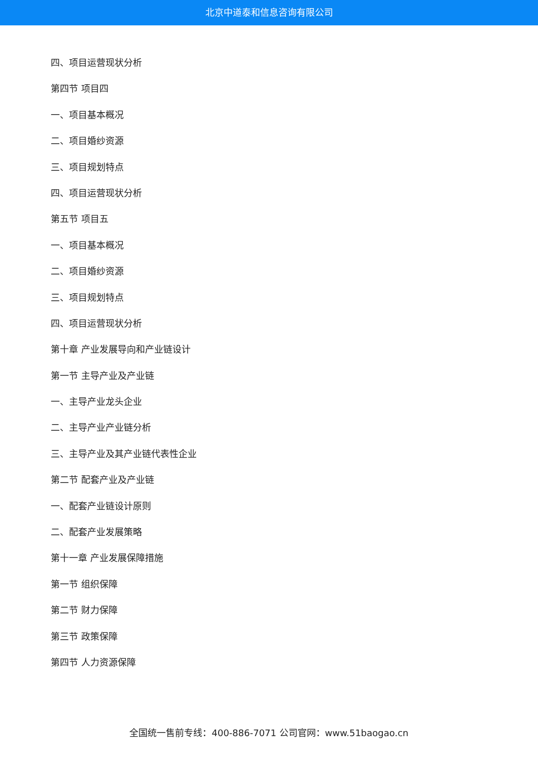北京中道泰和信息咨询有限公司
四、项目运营现状分析
第四节 项目四
一、项目基本概况
二、项目婚纱资源
三、项目规划特点
四、项目运营现状分析
第五节 项目五
一、项目基本概况
二、项目婚纱资源
三、项目规划特点
四、项目运营现状分析
第十章 产业发展导向和产业链设计
第一节 主导产业及产业链
一、主导产业龙头企业
二、主导产业产业链分析
三、主导产业及其产业链代表性企业
第二节 配套产业及产业链
一、配套产业链设计原则
二、配套产业发展策略
第十一章 产业发展保障措施
第一节 组织保障
第二节 财力保障
第三节 政策保障
第四节 人力资源保障
全国统一售前专线：400-886-7071 公司官网：www.51baogao.cn